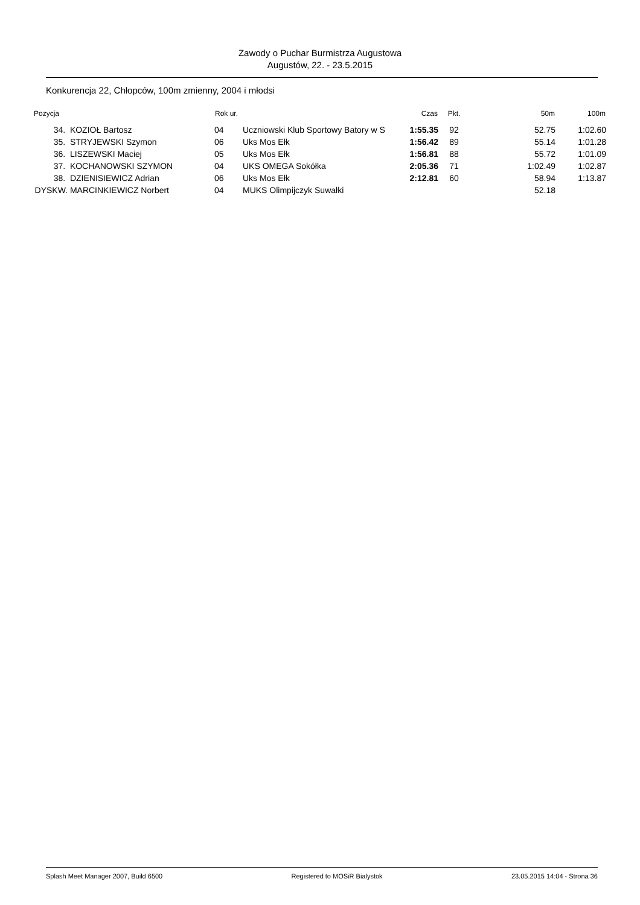Zawody o Puchar Burmistrza Augustowa
Augustów, 22. - 23.5.2015
Konkurencja 22, Chłopców, 100m zmienny, 2004 i młodsi
| Pozycja | | Rok ur. | | Czas | Pkt. | 50m | 100m |
| --- | --- | --- | --- | --- | --- | --- | --- |
| 34. | KOZIOŁ Bartosz | 04 | Uczniowski Klub Sportowy Batory w S | 1:55.35 | 92 | 52.75 | 1:02.60 |
| 35. | STRYJEWSKI Szymon | 06 | Uks Mos Ełk | 1:56.42 | 89 | 55.14 | 1:01.28 |
| 36. | LISZEWSKI Maciej | 05 | Uks Mos Ełk | 1:56.81 | 88 | 55.72 | 1:01.09 |
| 37. | KOCHANOWSKI SZYMON | 04 | UKS OMEGA Sokółka | 2:05.36 | 71 | 1:02.49 | 1:02.87 |
| 38. | DZIENISIEWICZ Adrian | 06 | Uks Mos Ełk | 2:12.81 | 60 | 58.94 | 1:13.87 |
| DYSKW. | MARCINKIEWICZ Norbert | 04 | MUKS Olimpijczyk Suwałki | | | 52.18 | |
Splash Meet Manager 2007, Build 6500 Registered to MOSiR Bialystok 23.05.2015 14:04 - Strona 36